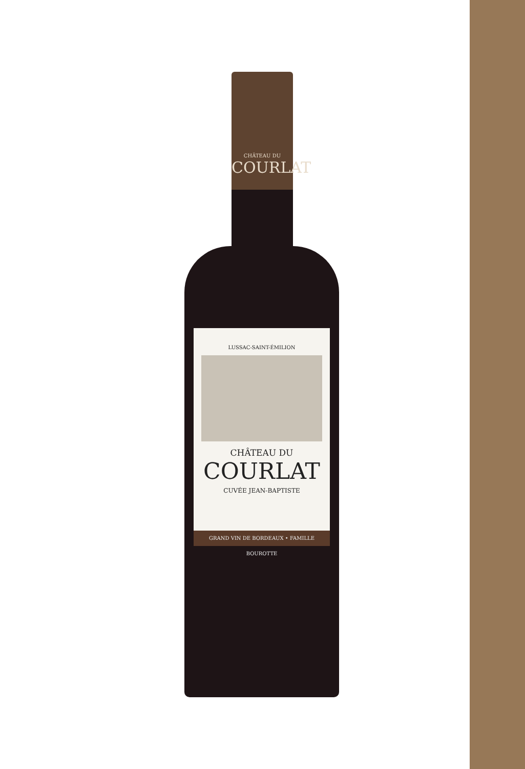CHÂTEAU DU
COURLAT
LUSSAC-SAINT-ÉMILION
CHÂTEAU DU
COURLAT
CUVÉE JEAN-BAPTISTE
GRAND VIN DE BORDEAUX • FAMILLE BOUROTTE